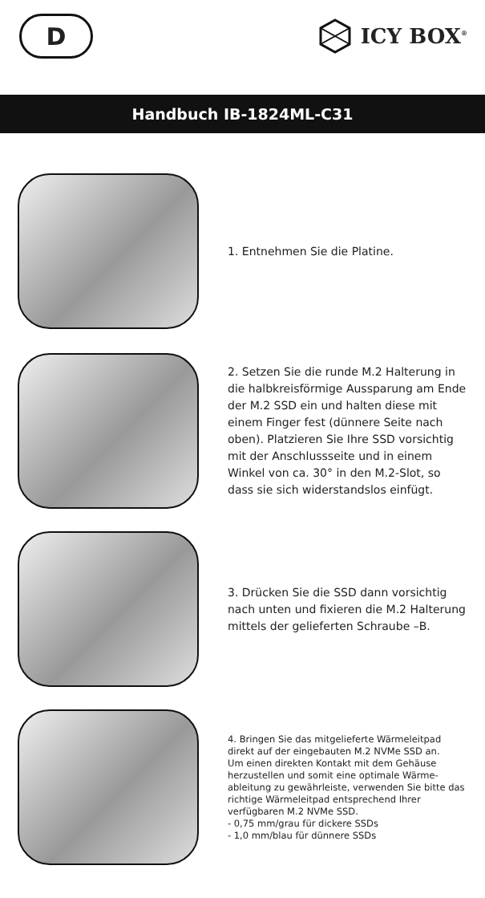D
ICY BOX<sup>®</sup>
Handbuch IB-1824ML-C31
1. Entnehmen Sie die Platine.
2. Setzen Sie die runde M.2 Halterung in die halbkreisförmige Aussparung am Ende der M.2 SSD ein und halten diese mit einem Finger fest (dünnere Seite nach oben). Platzieren Sie Ihre SSD vorsichtig mit der Anschlussseite und in einem Winkel von ca. 30° in den M.2-Slot, so dass sie sich wider­standslos einfügt.
3. Drücken Sie die SSD dann vor­sichtig nach unten und fixieren die M.2 Halterung mittels der gelieferten Schraube –B.
4. Bringen Sie das mitgelieferte Wärmeleit­pad direkt auf der eingebauten M.2 NVMe SSD an.
Um einen direkten Kontakt mit dem Gehäuse herzustellen und somit eine optimale Wärme­ableitung zu gewährleiste, verwenden Sie bitte das richtige Wärmeleitpad entsprechend Ihrer verfügbaren M.2 NVMe SSD.
- 0,75 mm/grau für dickere SSDs
- 1,0 mm/blau für dünnere SSDs